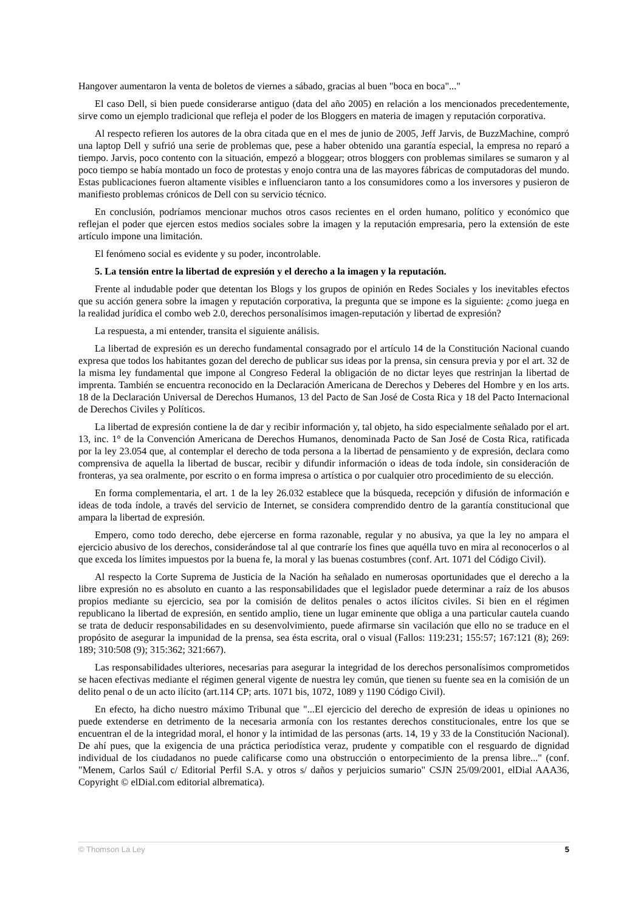Hangover aumentaron la venta de boletos de viernes a sábado, gracias al buen "boca en boca"..."
El caso Dell, si bien puede considerarse antiguo (data del año 2005) en relación a los mencionados precedentemente, sirve como un ejemplo tradicional que refleja el poder de los Bloggers en materia de imagen y reputación corporativa.
Al respecto refieren los autores de la obra citada que en el mes de junio de 2005, Jeff Jarvis, de BuzzMachine, compró una laptop Dell y sufrió una serie de problemas que, pese a haber obtenido una garantía especial, la empresa no reparó a tiempo. Jarvis, poco contento con la situación, empezó a bloggear; otros bloggers con problemas similares se sumaron y al poco tiempo se había montado un foco de protestas y enojo contra una de las mayores fábricas de computadoras del mundo. Estas publicaciones fueron altamente visibles e influenciaron tanto a los consumidores como a los inversores y pusieron de manifiesto problemas crónicos de Dell con su servicio técnico.
En conclusión, podríamos mencionar muchos otros casos recientes en el orden humano, político y económico que reflejan el poder que ejercen estos medios sociales sobre la imagen y la reputación empresaria, pero la extensión de este artículo impone una limitación.
El fenómeno social es evidente y su poder, incontrolable.
5. La tensión entre la libertad de expresión y el derecho a la imagen y la reputación.
Frente al indudable poder que detentan los Blogs y los grupos de opinión en Redes Sociales y los inevitables efectos que su acción genera sobre la imagen y reputación corporativa, la pregunta que se impone es la siguiente: ¿como juega en la realidad jurídica el combo web 2.0, derechos personalísimos imagen-reputación y libertad de expresión?
La respuesta, a mi entender, transita el siguiente análisis.
La libertad de expresión es un derecho fundamental consagrado por el artículo 14 de la Constitución Nacional cuando expresa que todos los habitantes gozan del derecho de publicar sus ideas por la prensa, sin censura previa y por el art. 32 de la misma ley fundamental que impone al Congreso Federal la obligación de no dictar leyes que restrinjan la libertad de imprenta. También se encuentra reconocido en la Declaración Americana de Derechos y Deberes del Hombre y en los arts. 18 de la Declaración Universal de Derechos Humanos, 13 del Pacto de San José de Costa Rica y 18 del Pacto Internacional de Derechos Civiles y Políticos.
La libertad de expresión contiene la de dar y recibir información y, tal objeto, ha sido especialmente señalado por el art. 13, inc. 1° de la Convención Americana de Derechos Humanos, denominada Pacto de San José de Costa Rica, ratificada por la ley 23.054 que, al contemplar el derecho de toda persona a la libertad de pensamiento y de expresión, declara como comprensiva de aquella la libertad de buscar, recibir y difundir información o ideas de toda índole, sin consideración de fronteras, ya sea oralmente, por escrito o en forma impresa o artística o por cualquier otro procedimiento de su elección.
En forma complementaria, el art. 1 de la ley 26.032 establece que la búsqueda, recepción y difusión de información e ideas de toda índole, a través del servicio de Internet, se considera comprendido dentro de la garantía constitucional que ampara la libertad de expresión.
Empero, como todo derecho, debe ejercerse en forma razonable, regular y no abusiva, ya que la ley no ampara el ejercicio abusivo de los derechos, considerándose tal al que contraríe los fines que aquélla tuvo en mira al reconocerlos o al que exceda los límites impuestos por la buena fe, la moral y las buenas costumbres (conf. Art. 1071 del Código Civil).
Al respecto la Corte Suprema de Justicia de la Nación ha señalado en numerosas oportunidades que el derecho a la libre expresión no es absoluto en cuanto a las responsabilidades que el legislador puede determinar a raíz de los abusos propios mediante su ejercicio, sea por la comisión de delitos penales o actos ilícitos civiles. Si bien en el régimen republicano la libertad de expresión, en sentido amplio, tiene un lugar eminente que obliga a una particular cautela cuando se trata de deducir responsabilidades en su desenvolvimiento, puede afirmarse sin vacilación que ello no se traduce en el propósito de asegurar la impunidad de la prensa, sea ésta escrita, oral o visual (Fallos: 119:231; 155:57; 167:121 (8); 269: 189; 310:508 (9); 315:362; 321:667).
Las responsabilidades ulteriores, necesarias para asegurar la integridad de los derechos personalísimos comprometidos se hacen efectivas mediante el régimen general vigente de nuestra ley común, que tienen su fuente sea en la comisión de un delito penal o de un acto ilícito (art.114 CP; arts. 1071 bis, 1072, 1089 y 1190 Código Civil).
En efecto, ha dicho nuestro máximo Tribunal que "...El ejercicio del derecho de expresión de ideas u opiniones no puede extenderse en detrimento de la necesaria armonía con los restantes derechos constitucionales, entre los que se encuentran el de la integridad moral, el honor y la intimidad de las personas (arts. 14, 19 y 33 de la Constitución Nacional). De ahí pues, que la exigencia de una práctica periodística veraz, prudente y compatible con el resguardo de dignidad individual de los ciudadanos no puede calificarse como una obstrucción o entorpecimiento de la prensa libre..." (conf. "Menem, Carlos Saúl c/ Editorial Perfil S.A. y otros s/ daños y perjuicios sumario" CSJN 25/09/2001, elDial AAA36, Copyright © elDial.com editorial albrematica).
© Thomson La Ley 5